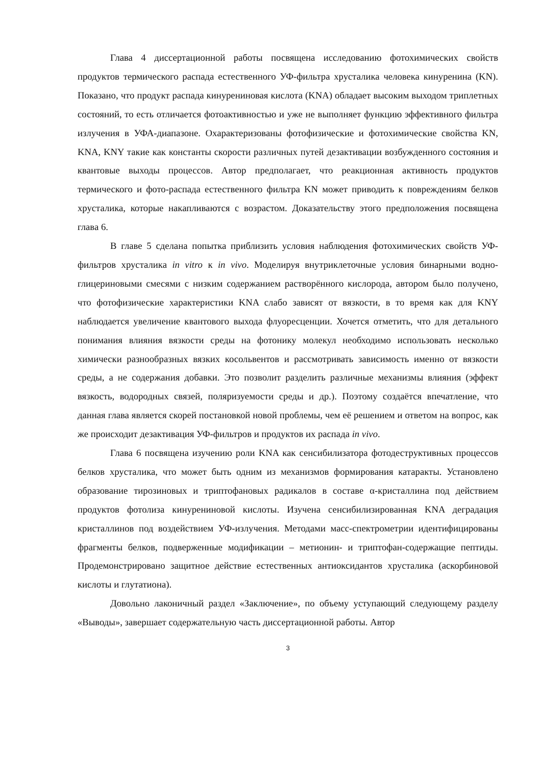Глава 4 диссертационной работы посвящена исследованию фотохимических свойств продуктов термического распада естественного УФ-фильтра хрусталика человека кинуренина (KN). Показано, что продукт распада кинурениновая кислота (KNA) обладает высоким выходом триплетных состояний, то есть отличается фотоактивностью и уже не выполняет функцию эффективного фильтра излучения в УФА-диапазоне. Охарактеризованы фотофизические и фотохимические свойства KN, KNA, KNY такие как константы скорости различных путей дезактивации возбужденного состояния и квантовые выходы процессов. Автор предполагает, что реакционная активность продуктов термического и фото-распада естественного фильтра KN может приводить к повреждениям белков хрусталика, которые накапливаются с возрастом. Доказательству этого предположения посвящена глава 6.
В главе 5 сделана попытка приблизить условия наблюдения фотохимических свойств УФ-фильтров хрусталика in vitro к in vivo. Моделируя внутриклеточные условия бинарными водно-глицериновыми смесями с низким содержанием растворённого кислорода, автором было получено, что фотофизические характеристики KNA слабо зависят от вязкости, в то время как для KNY наблюдается увеличение квантового выхода флуоресценции. Хочется отметить, что для детального понимания влияния вязкости среды на фотонику молекул необходимо использовать несколько химически разнообразных вязких косольвентов и рассмотривать зависимость именно от вязкости среды, а не содержания добавки. Это позволит разделить различные механизмы влияния (эффект вязкость, водородных связей, поляризуемости среды и др.). Поэтому создаётся впечатление, что данная глава является скорей постановкой новой проблемы, чем её решением и ответом на вопрос, как же происходит дезактивация УФ-фильтров и продуктов их распада in vivo.
Глава 6 посвящена изучению роли KNA как сенсибилизатора фотодеструктивных процессов белков хрусталика, что может быть одним из механизмов формирования катаракты. Установлено образование тирозиновых и триптофановых радикалов в составе α-кристаллина под действием продуктов фотолиза кинурениновой кислоты. Изучена сенсибилизированная KNA деградация кристаллинов под воздействием УФ-излучения. Методами масс-спектрометрии идентифицированы фрагменты белков, подверженные модификации – метионин- и триптофан-содержащие пептиды. Продемонстрировано защитное действие естественных антиоксидантов хрусталика (аскорбиновой кислоты и глутатиона).
Довольно лаконичный раздел «Заключение», по объему уступающий следующему разделу «Выводы», завершает содержательную часть диссертационной работы. Автор
3